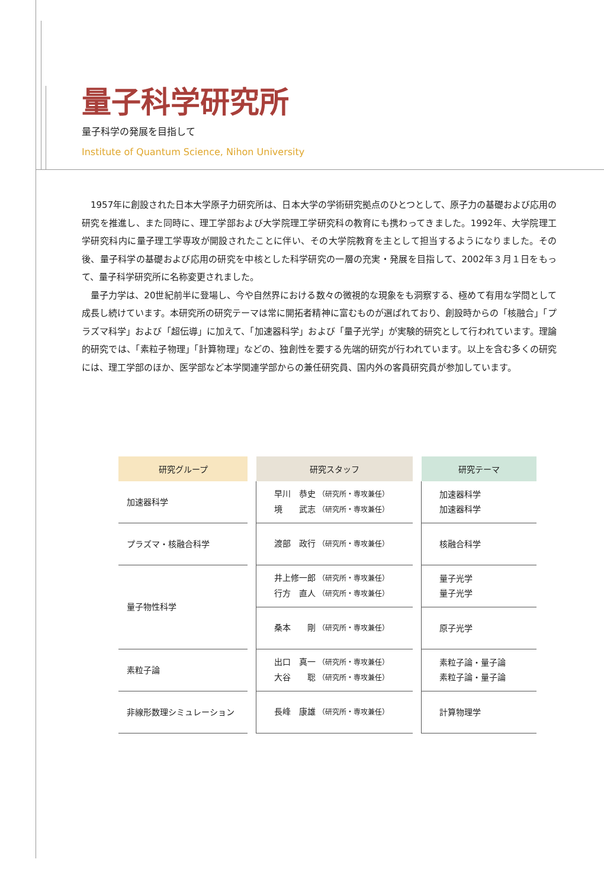量子科学研究所
量子科学の発展を目指して
Institute of Quantum Science, Nihon University
1957年に創設された日本大学原子力研究所は、日本大学の学術研究拠点のひとつとして、原子力の基礎および応用の研究を推進し、また同時に、理工学部および大学院理工学研究科の教育にも携わってきました。1992年、大学院理工学研究科内に量子理工学専攻が開設されたことに伴い、その大学院教育を主として担当するようになりました。その後、量子科学の基礎および応用の研究を中核とした科学研究の一層の充実・発展を目指して、2002年３月１日をもって、量子科学研究所に名称変更されました。
量子力学は、20世紀前半に登場し、今や自然界における数々の微視的な現象をも洞察する、極めて有用な学問として成長し続けています。本研究所の研究テーマは常に開拓者精神に富むものが選ばれており、創設時からの「核融合」「プラズマ科学」および「超伝導」に加えて、「加速器科学」および「量子光学」が実験的研究として行われています。理論的研究では、「素粒子物理」「計算物理」などの、独創性を要する先端的研究が行われています。以上を含む多くの研究には、理工学部のほか、医学部など本学関連学部からの兼任研究員、国内外の客員研究員が参加しています。
| 研究グループ | | 研究スタッフ | | 研究テーマ |
| --- | --- | --- | --- | --- |
| 加速器科学 | | 早川 恭史 （研究所・専攻兼任） 境 武志 （研究所・専攻兼任） | | 加速器科学 加速器科学 |
| プラズマ・核融合科学 | | 渡部 政行 （研究所・専攻兼任） | | 核融合科学 |
| 量子物性科学 | | 井上修一郎 （研究所・専攻兼任） 行方 直人 （研究所・専攻兼任） | | 量子光学 量子光学 |
| | | 桑本 剛 （研究所・専攻兼任） | | 原子光学 |
| 素粒子論 | | 出口 真一 （研究所・専攻兼任） 大谷 聡 （研究所・専攻兼任） | | 素粒子論・量子論 素粒子論・量子論 |
| 非線形数理シミュレーション | | 長峰 康雄 （研究所・専攻兼任） | | 計算物理学 |